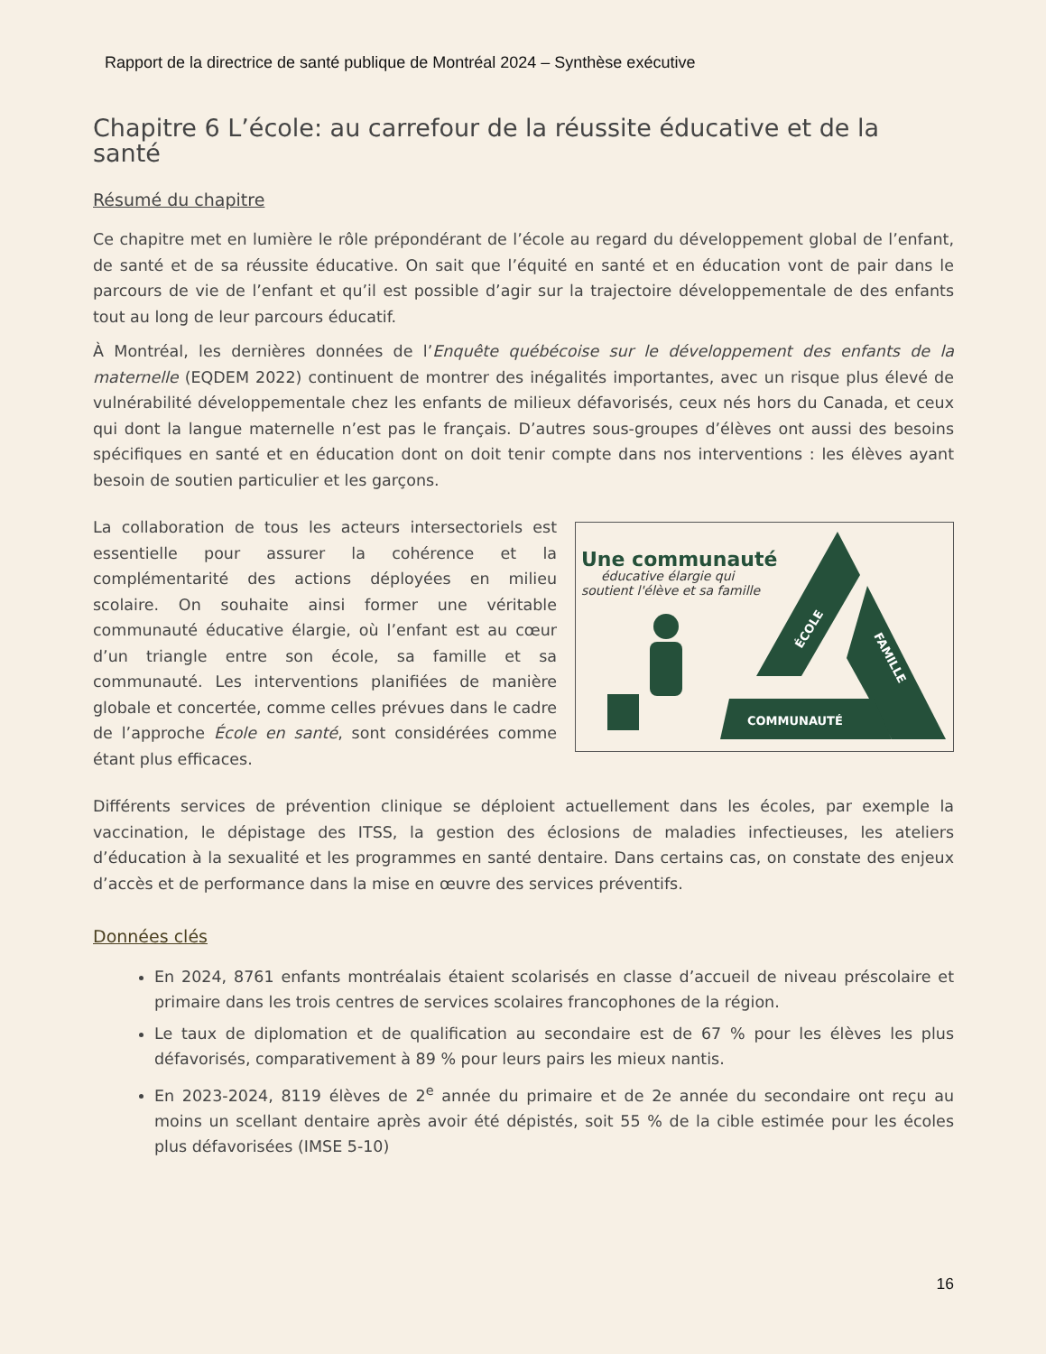Rapport de la directrice de santé publique de Montréal 2024 – Synthèse exécutive
Chapitre 6 L’école: au carrefour de la réussite éducative et de la santé
Résumé du chapitre
Ce chapitre met en lumière le rôle prépondérant de l’école au regard du développement global de l’enfant, de santé et de sa réussite éducative. On sait que l’équité en santé et en éducation vont de pair dans le parcours de vie de l’enfant et qu’il est possible d’agir sur la trajectoire développementale de des enfants tout au long de leur parcours éducatif.
À Montréal, les dernières données de l’Enquête québécoise sur le développement des enfants de la maternelle (EQDEM 2022) continuent de montrer des inégalités importantes, avec un risque plus élevé de vulnérabilité développementale chez les enfants de milieux défavorisés, ceux nés hors du Canada, et ceux qui dont la langue maternelle n’est pas le français. D’autres sous-groupes d’élèves ont aussi des besoins spécifiques en santé et en éducation dont on doit tenir compte dans nos interventions : les élèves ayant besoin de soutien particulier et les garçons.
Une communauté
éducative élargie qui
soutient l'élève et sa famille
ÉCOLE
FAMILLE
COMMUNAUTÉ
La collaboration de tous les acteurs intersectoriels est essentielle pour assurer la cohérence et la complémentarité des actions déployées en milieu scolaire. On souhaite ainsi former une véritable communauté éducative élargie, où l’enfant est au cœur d’un triangle entre son école, sa famille et sa communauté. Les interventions planifiées de manière globale et concertée, comme celles prévues dans le cadre de l’approche École en santé, sont considérées comme étant plus efficaces.
Différents services de prévention clinique se déploient actuellement dans les écoles, par exemple la vaccination, le dépistage des ITSS, la gestion des éclosions de maladies infectieuses, les ateliers d’éducation à la sexualité et les programmes en santé dentaire. Dans certains cas, on constate des enjeux d’accès et de performance dans la mise en œuvre des services préventifs.
Données clés
En 2024, 8761 enfants montréalais étaient scolarisés en classe d’accueil de niveau préscolaire et primaire dans les trois centres de services scolaires francophones de la région.
Le taux de diplomation et de qualification au secondaire est de 67 % pour les élèves les plus défavorisés, comparativement à 89 % pour leurs pairs les mieux nantis.
En 2023-2024, 8119 élèves de 2<sup>e</sup> année du primaire et de 2e année du secondaire ont reçu au moins un scellant dentaire après avoir été dépistés, soit 55 % de la cible estimée pour les écoles plus défavorisées (IMSE 5-10)
16